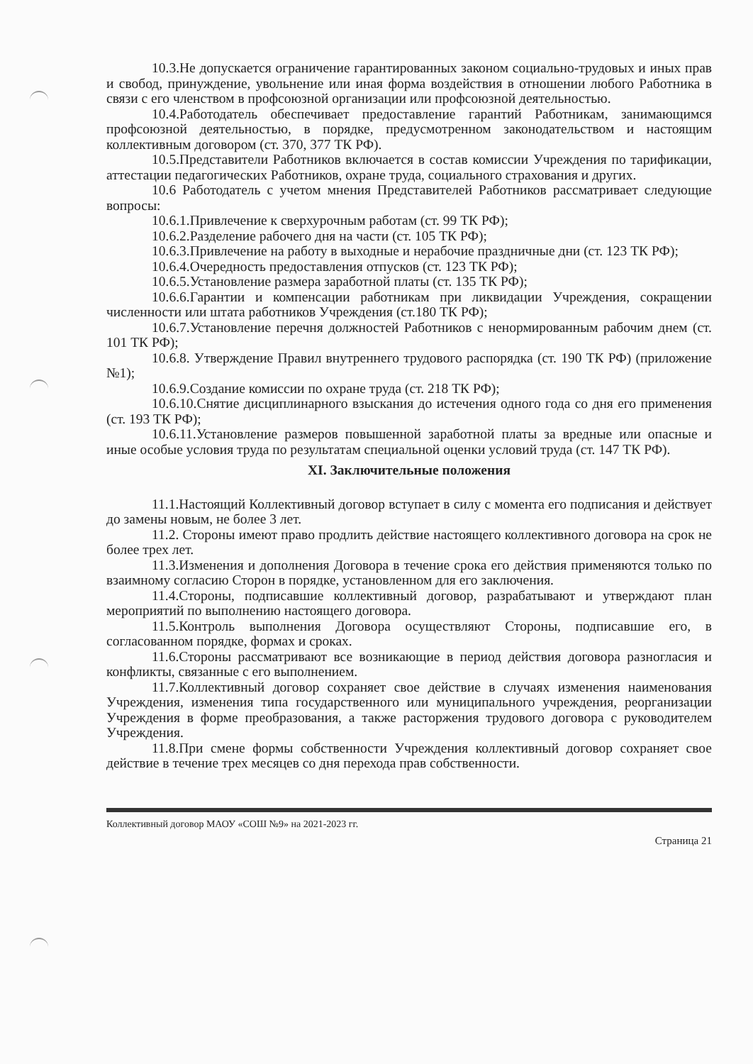10.3.Не допускается ограничение гарантированных законом социально-трудовых и иных прав и свобод, принуждение, увольнение или иная форма воздействия в отношении любого Работника в связи с его членством в профсоюзной организации или профсоюзной деятельностью.
10.4.Работодатель обеспечивает предоставление гарантий Работникам, занимающимся профсоюзной деятельностью, в порядке, предусмотренном законодательством и настоящим коллективным договором (ст. 370, 377 ТК РФ).
10.5.Представители Работников включается в состав комиссии Учреждения по тарификации, аттестации педагогических Работников, охране труда, социального страхования и других.
10.6 Работодатель с учетом мнения Представителей Работников рассматривает следующие вопросы:
10.6.1.Привлечение к сверхурочным работам (ст. 99 ТК РФ);
10.6.2.Разделение рабочего дня на части (ст. 105 ТК РФ);
10.6.3.Привлечение на работу в выходные и нерабочие праздничные дни (ст. 123 ТК РФ);
10.6.4.Очередность предоставления отпусков (ст. 123 ТК РФ);
10.6.5.Установление размера заработной платы (ст. 135 ТК РФ);
10.6.6.Гарантии и компенсации работникам при ликвидации Учреждения, сокращении численности или штата работников Учреждения (ст.180 ТК РФ);
10.6.7.Установление перечня должностей Работников с ненормированным рабочим днем (ст. 101 ТК РФ);
10.6.8. Утверждение Правил внутреннего трудового распорядка (ст. 190 ТК РФ) (приложение №1);
10.6.9.Создание комиссии по охране труда (ст. 218 ТК РФ);
10.6.10.Снятие дисциплинарного взыскания до истечения одного года со дня его применения (ст. 193 ТК РФ);
10.6.11.Установление размеров повышенной заработной платы за вредные или опасные и иные особые условия труда по результатам специальной оценки условий труда (ст. 147 ТК РФ).
XI. Заключительные положения
11.1.Настоящий Коллективный договор вступает в силу с момента его подписания и действует до замены новым, не более 3 лет.
11.2. Стороны имеют право продлить действие настоящего коллективного договора на срок не более трех лет.
11.3.Изменения и дополнения Договора в течение срока его действия применяются только по взаимному согласию Сторон в порядке, установленном для его заключения.
11.4.Стороны, подписавшие коллективный договор, разрабатывают и утверждают план мероприятий по выполнению настоящего договора.
11.5.Контроль выполнения Договора осуществляют Стороны, подписавшие его, в согласованном порядке, формах и сроках.
11.6.Стороны рассматривают все возникающие в период действия договора разногласия и конфликты, связанные с его выполнением.
11.7.Коллективный договор сохраняет свое действие в случаях изменения наименования Учреждения, изменения типа государственного или муниципального учреждения, реорганизации Учреждения в форме преобразования, а также расторжения трудового договора с руководителем Учреждения.
11.8.При смене формы собственности Учреждения коллективный договор сохраняет свое действие в течение трех месяцев со дня перехода прав собственности.
Коллективный договор МАОУ «СОШ №9» на 2021-2023 гг. Страница 21